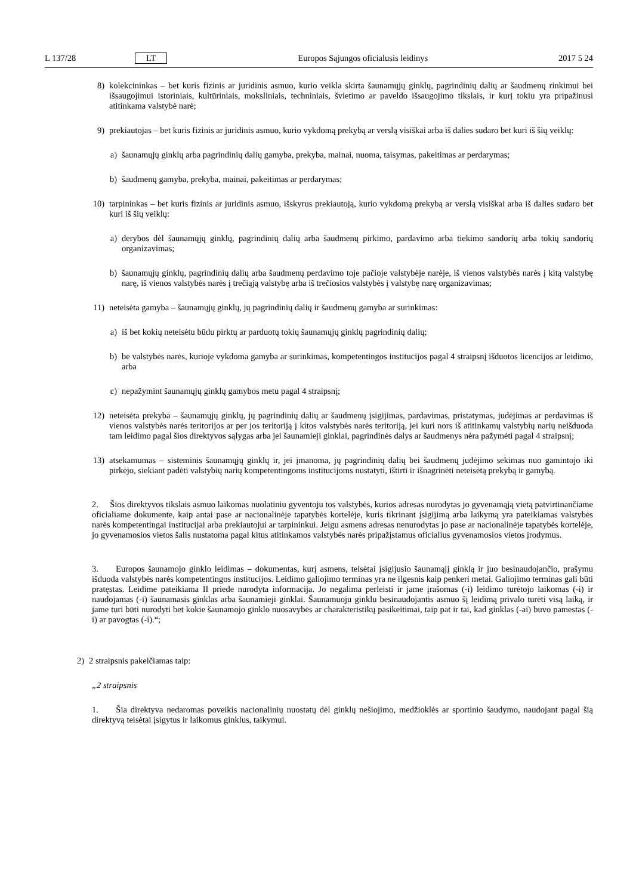L 137/28 LT Europos Sąjungos oficialusis leidinys 2017 5 24
8) kolekcininkas – bet kuris fizinis ar juridinis asmuo, kurio veikla skirta šaunamųjų ginklų, pagrindinių dalių ar šaudmenų rinkimui bei išsaugojimui istoriniais, kultūriniais, moksliniais, techniniais, švietimo ar paveldo išsaugojimo tikslais, ir kurį tokiu yra pripažinusi atitinkama valstybė narė;
9) prekiautojas – bet kuris fizinis ar juridinis asmuo, kurio vykdomą prekybą ar verslą visiškai arba iš dalies sudaro bet kuri iš šių veiklų:
a) šaunamųjų ginklų arba pagrindinių dalių gamyba, prekyba, mainai, nuoma, taisymas, pakeitimas ar perdarymas;
b) šaudmenų gamyba, prekyba, mainai, pakeitimas ar perdarymas;
10) tarpininkas – bet kuris fizinis ar juridinis asmuo, išskyrus prekiautoją, kurio vykdomą prekybą ar verslą visiškai arba iš dalies sudaro bet kuri iš šių veiklų:
a) derybos dėl šaunamųjų ginklų, pagrindinių dalių arba šaudmenų pirkimo, pardavimo arba tiekimo sandorių arba tokių sandorių organizavimas;
b) šaunamųjų ginklų, pagrindinių dalių arba šaudmenų perdavimo toje pačioje valstybėje narėje, iš vienos valstybės narės į kitą valstybę narę, iš vienos valstybės narės į trečiąją valstybę arba iš trečiosios valstybės į valstybę narę organizavimas;
11) neteisėta gamyba – šaunamųjų ginklų, jų pagrindinių dalių ir šaudmenų gamyba ar surinkimas:
a) iš bet kokių neteisėtu būdu pirktų ar parduotų tokių šaunamųjų ginklų pagrindinių dalių;
b) be valstybės narės, kurioje vykdoma gamyba ar surinkimas, kompetentingos institucijos pagal 4 straipsnį išduotos licencijos ar leidimo, arba
c) nepažymint šaunamųjų ginklų gamybos metu pagal 4 straipsnį;
12) neteisėta prekyba – šaunamųjų ginklų, jų pagrindinių dalių ar šaudmenų įsigijimas, pardavimas, pristatymas, judėjimas ar perdavimas iš vienos valstybės narės teritorijos ar per jos teritoriją į kitos valstybės narės teritoriją, jei kuri nors iš atitinkamų valstybių narių neišduoda tam leidimo pagal šios direktyvos sąlygas arba jei šaunamieji ginklai, pagrindinės dalys ar šaudmenys nėra pažymėti pagal 4 straipsnį;
13) atsekamumas – sisteminis šaunamųjų ginklų ir, jei įmanoma, jų pagrindinių dalių bei šaudmenų judėjimo sekimas nuo gamintojo iki pirkėjo, siekiant padėti valstybių narių kompetentingoms institucijoms nustatyti, ištirti ir išnagrinėti neteisėtą prekybą ir gamybą.
2. Šios direktyvos tikslais asmuo laikomas nuolatiniu gyventoju tos valstybės, kurios adresas nurodytas jo gyvenamąją vietą patvirtinančiame oficialiame dokumente, kaip antai pase ar nacionalinėje tapatybės kortelėje, kuris tikrinant įsigijimą arba laikymą yra pateikiamas valstybės narės kompetentingai institucijai arba prekiautojui ar tarpininkui. Jeigu asmens adresas nenurodytas jo pase ar nacionalinėje tapatybės kortelėje, jo gyvenamosios vietos šalis nustatoma pagal kitus atitinkamos valstybės narės pripažįstamus oficialius gyvenamosios vietos įrodymus.
3. Europos šaunamojo ginklo leidimas – dokumentas, kurį asmens, teisėtai įsigijusio šaunamąjį ginklą ir juo besinaudojančio, prašymu išduoda valstybės narės kompetentingos institucijos. Leidimo galiojimo terminas yra ne ilgesnis kaip penkeri metai. Galiojimo terminas gali būti pratęstas. Leidime pateikiama II priede nurodyta informacija. Jo negalima perleisti ir jame įrašomas (-i) leidimo turėtojo laikomas (-i) ir naudojamas (-i) šaunamasis ginklas arba šaunamieji ginklai. Šaunamuoju ginklu besinaudojantis asmuo šį leidimą privalo turėti visą laiką, ir jame turi būti nurodyti bet kokie šaunamojo ginklo nuosavybės ar charakteristikų pasikeitimai, taip pat ir tai, kad ginklas (-ai) buvo pamestas (-i) ar pavogtas (-i).“;
2) 2 straipsnis pakeičiamas taip:
„2 straipsnis
1. Šia direktyva nedaromas poveikis nacionalinių nuostatų dėl ginklų nešiojimo, medžioklės ar sportinio šaudymo, naudojant pagal šią direktyvą teisėtai įsigytus ir laikomus ginklus, taikymui.